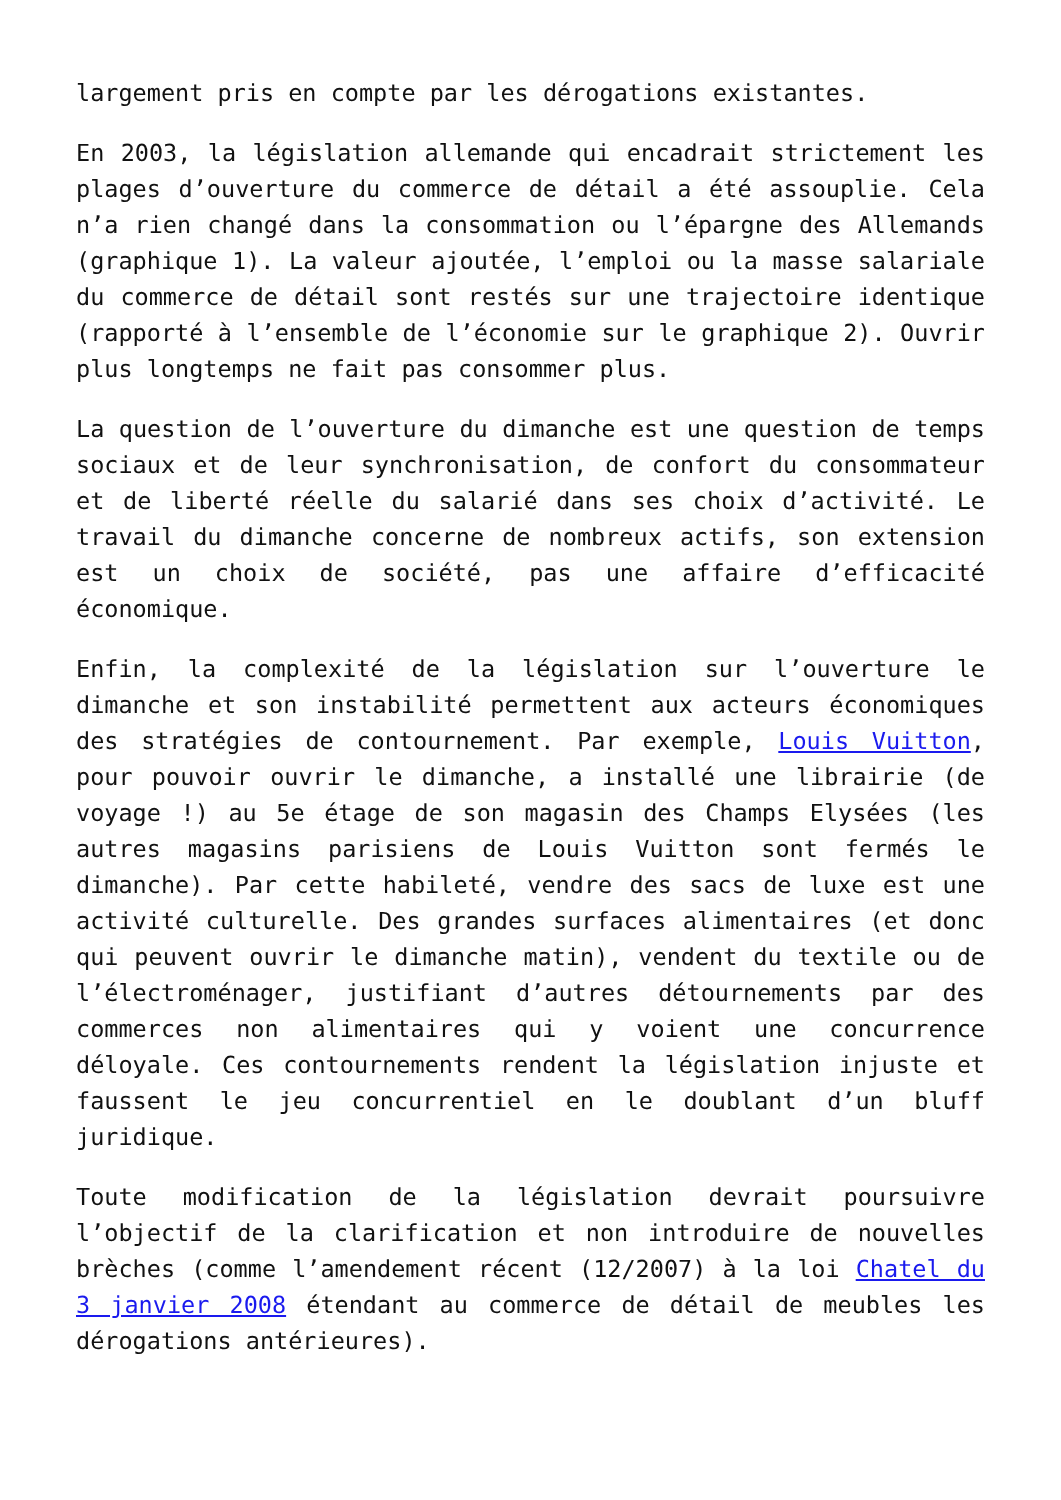largement pris en compte par les dérogations existantes.
En 2003, la législation allemande qui encadrait strictement les plages d’ouverture du commerce de détail a été assouplie. Cela n’a rien changé dans la consommation ou l’épargne des Allemands (graphique 1). La valeur ajoutée, l’emploi ou la masse salariale du commerce de détail sont restés sur une trajectoire identique (rapporté à l’ensemble de l’économie sur le graphique 2). Ouvrir plus longtemps ne fait pas consommer plus.
La question de l’ouverture du dimanche est une question de temps sociaux et de leur synchronisation, de confort du consommateur et de liberté réelle du salarié dans ses choix d’activité. Le travail du dimanche concerne de nombreux actifs, son extension est un choix de société, pas une affaire d’efficacité économique.
Enfin, la complexité de la législation sur l’ouverture le dimanche et son instabilité permettent aux acteurs économiques des stratégies de contournement. Par exemple, Louis Vuitton, pour pouvoir ouvrir le dimanche, a installé une librairie (de voyage !) au 5e étage de son magasin des Champs Elysées (les autres magasins parisiens de Louis Vuitton sont fermés le dimanche). Par cette habileté, vendre des sacs de luxe est une activité culturelle. Des grandes surfaces alimentaires (et donc qui peuvent ouvrir le dimanche matin), vendent du textile ou de l’électroménager, justifiant d’autres détournements par des commerces non alimentaires qui y voient une concurrence déloyale. Ces contournements rendent la législation injuste et faussent le jeu concurrentiel en le doublant d’un bluff juridique.
Toute modification de la législation devrait poursuivre l’objectif de la clarification et non introduire de nouvelles brèches (comme l’amendement récent (12/2007) à la loi Chatel du 3 janvier 2008 étendant au commerce de détail de meubles les dérogations antérieures).